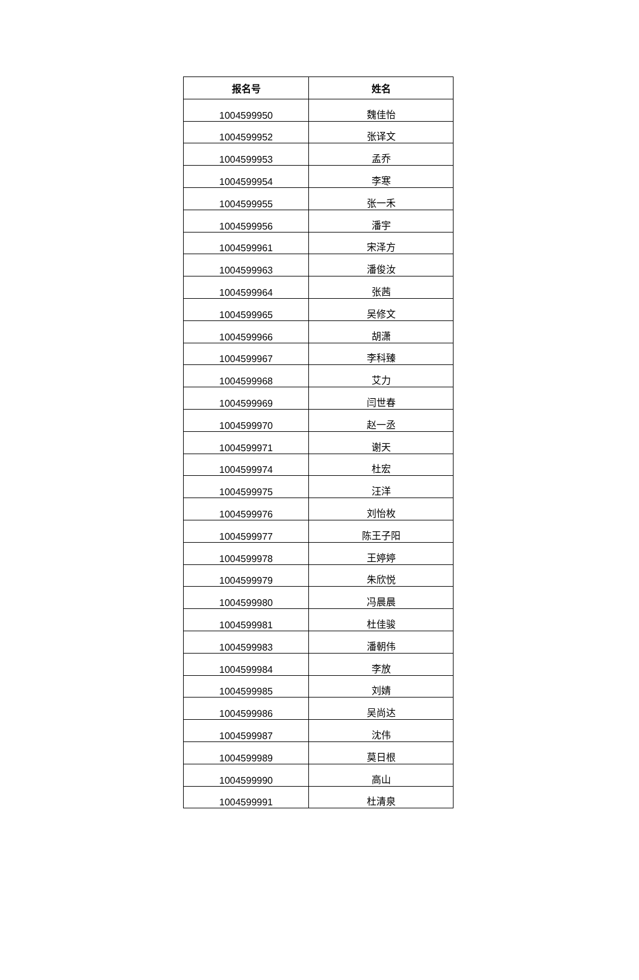| 报名号 | 姓名 |
| --- | --- |
| 1004599950 | 魏佳怡 |
| 1004599952 | 张译文 |
| 1004599953 | 孟乔 |
| 1004599954 | 李寒 |
| 1004599955 | 张一禾 |
| 1004599956 | 潘宇 |
| 1004599961 | 宋泽方 |
| 1004599963 | 潘俊汝 |
| 1004599964 | 张茜 |
| 1004599965 | 吴修文 |
| 1004599966 | 胡潇 |
| 1004599967 | 李科臻 |
| 1004599968 | 艾力 |
| 1004599969 | 闫世春 |
| 1004599970 | 赵一丞 |
| 1004599971 | 谢天 |
| 1004599974 | 杜宏 |
| 1004599975 | 汪洋 |
| 1004599976 | 刘怡枚 |
| 1004599977 | 陈王子阳 |
| 1004599978 | 王婷婷 |
| 1004599979 | 朱欣悦 |
| 1004599980 | 冯晨晨 |
| 1004599981 | 杜佳骏 |
| 1004599983 | 潘朝伟 |
| 1004599984 | 李放 |
| 1004599985 | 刘婧 |
| 1004599986 | 吴尚达 |
| 1004599987 | 沈伟 |
| 1004599989 | 莫日根 |
| 1004599990 | 高山 |
| 1004599991 | 杜清泉 |